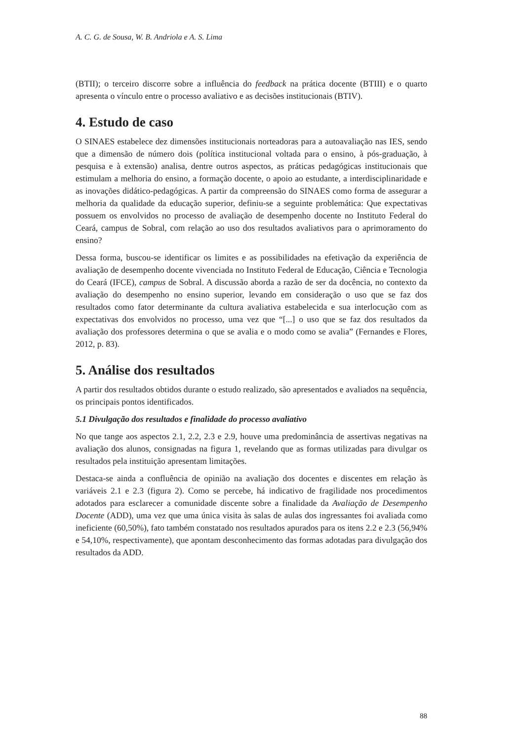A. C. G. de Sousa, W. B. Andriola e A. S. Lima
(BTII); o terceiro discorre sobre a influência do feedback na prática docente (BTIII) e o quarto apresenta o vínculo entre o processo avaliativo e as decisões institucionais (BTIV).
4. Estudo de caso
O SINAES estabelece dez dimensões institucionais norteadoras para a autoavaliação nas IES, sendo que a dimensão de número dois (política institucional voltada para o ensino, à pós-graduação, à pesquisa e à extensão) analisa, dentre outros aspectos, as práticas pedagógicas institucionais que estimulam a melhoria do ensino, a formação docente, o apoio ao estudante, a interdisciplinaridade e as inovações didático-pedagógicas. A partir da compreensão do SINAES como forma de assegurar a melhoria da qualidade da educação superior, definiu-se a seguinte problemática: Que expectativas possuem os envolvidos no processo de avaliação de desempenho docente no Instituto Federal do Ceará, campus de Sobral, com relação ao uso dos resultados avaliativos para o aprimoramento do ensino?
Dessa forma, buscou-se identificar os limites e as possibilidades na efetivação da experiência de avaliação de desempenho docente vivenciada no Instituto Federal de Educação, Ciência e Tecnologia do Ceará (IFCE), campus de Sobral. A discussão aborda a razão de ser da docência, no contexto da avaliação do desempenho no ensino superior, levando em consideração o uso que se faz dos resultados como fator determinante da cultura avaliativa estabelecida e sua interlocução com as expectativas dos envolvidos no processo, uma vez que “[...] o uso que se faz dos resultados da avaliação dos professores determina o que se avalia e o modo como se avalia” (Fernandes e Flores, 2012, p. 83).
5. Análise dos resultados
A partir dos resultados obtidos durante o estudo realizado, são apresentados e avaliados na sequência, os principais pontos identificados.
5.1 Divulgação dos resultados e finalidade do processo avaliativo
No que tange aos aspectos 2.1, 2.2, 2.3 e 2.9, houve uma predominância de assertivas negativas na avaliação dos alunos, consignadas na figura 1, revelando que as formas utilizadas para divulgar os resultados pela instituição apresentam limitações.
Destaca-se ainda a confluência de opinião na avaliação dos docentes e discentes em relação às variáveis 2.1 e 2.3 (figura 2). Como se percebe, há indicativo de fragilidade nos procedimentos adotados para esclarecer a comunidade discente sobre a finalidade da Avaliação de Desempenho Docente (ADD), uma vez que uma única visita às salas de aulas dos ingressantes foi avaliada como ineficiente (60,50%), fato também constatado nos resultados apurados para os itens 2.2 e 2.3 (56,94% e 54,10%, respectivamente), que apontam desconhecimento das formas adotadas para divulgação dos resultados da ADD.
88